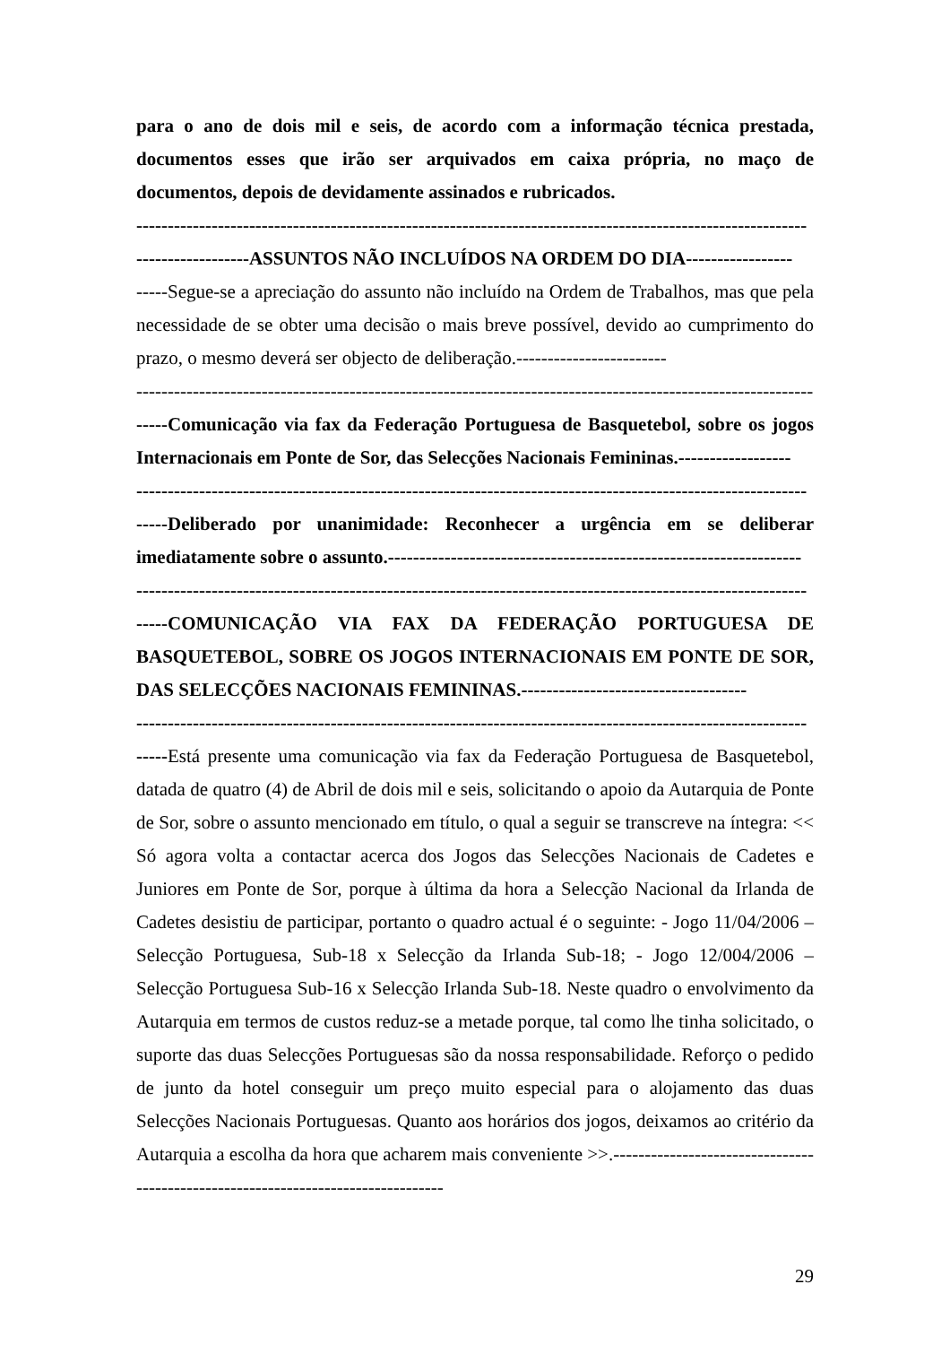para o ano de dois mil e seis, de acordo com a informação técnica prestada, documentos esses que irão ser arquivados em caixa própria, no maço de documentos, depois de devidamente assinados e rubricados.
-----------------------------------------------------------------------------------------------------------
------------------ASSUNTOS NÃO INCLUÍDOS NA ORDEM DO DIA-----------------
-----Segue-se a apreciação do assunto não incluído na Ordem de Trabalhos, mas que pela necessidade de se obter uma decisão o mais breve possível, devido ao cumprimento do prazo, o mesmo deverá ser objecto de deliberação.------------------------
------------------------------------------------------------------------------------------------------------
-----Comunicação via fax da Federação Portuguesa de Basquetebol, sobre os jogos Internacionais em Ponte de Sor, das Selecções Nacionais Femininas.------------------
-----------------------------------------------------------------------------------------------------------
-----Deliberado por unanimidade: Reconhecer a urgência em se deliberar imediatamente sobre o assunto.------------------------------------------------------------------
-----------------------------------------------------------------------------------------------------------
-----COMUNICAÇÃO VIA FAX DA FEDERAÇÃO PORTUGUESA DE BASQUETEBOL, SOBRE OS JOGOS INTERNACIONAIS EM PONTE DE SOR, DAS SELECÇÕES NACIONAIS FEMININAS.------------------------------------
-----------------------------------------------------------------------------------------------------------
-----Está presente uma comunicação via fax da Federação Portuguesa de Basquetebol, datada de quatro (4) de Abril de dois mil e seis, solicitando o apoio da Autarquia de Ponte de Sor, sobre o assunto mencionado em título, o qual a seguir se transcreve na íntegra: << Só agora volta a contactar acerca dos Jogos das Selecções Nacionais de Cadetes e Juniores em Ponte de Sor, porque à última da hora a Selecção Nacional da Irlanda de Cadetes desistiu de participar, portanto o quadro actual é o seguinte: - Jogo 11/04/2006 – Selecção Portuguesa, Sub-18 x Selecção da Irlanda Sub-18; - Jogo 12/004/2006 – Selecção Portuguesa Sub-16 x Selecção Irlanda Sub-18. Neste quadro o envolvimento da Autarquia em termos de custos reduz-se a metade porque, tal como lhe tinha solicitado, o suporte das duas Selecções Portuguesas são da nossa responsabilidade. Reforço o pedido de junto da hotel conseguir um preço muito especial para o alojamento das duas Selecções Nacionais Portuguesas. Quanto aos horários dos jogos, deixamos ao critério da Autarquia a escolha da hora que acharem mais conveniente >>.---------------------------------------------------------------------------------
29